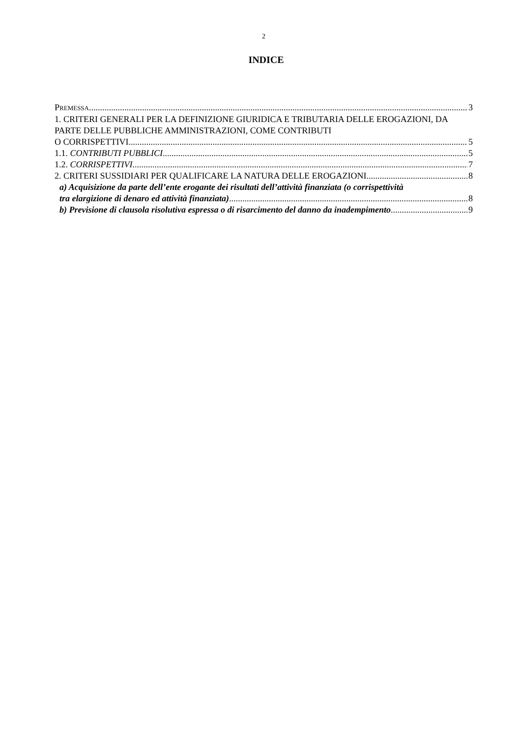2
INDICE
PREMESSA 3
1. CRITERI GENERALI PER LA DEFINIZIONE GIURIDICA E TRIBUTARIA DELLE EROGAZIONI, DA PARTE DELLE PUBBLICHE AMMINISTRAZIONI, COME CONTRIBUTI
O CORRISPETTIVI 5
1.1. CONTRIBUTI PUBBLICI 5
1.2. CORRISPETTIVI 7
2. CRITERI SUSSIDIARI PER QUALIFICARE LA NATURA DELLE EROGAZIONI 8
a) Acquisizione da parte dell’ente erogante dei risultati dell’attività finanziata (o corrispettività
tra elargizione di denaro ed attività finanziata) 8
b) Previsione di clausola risolutiva espressa o di risarcimento del danno da inadempimento 9